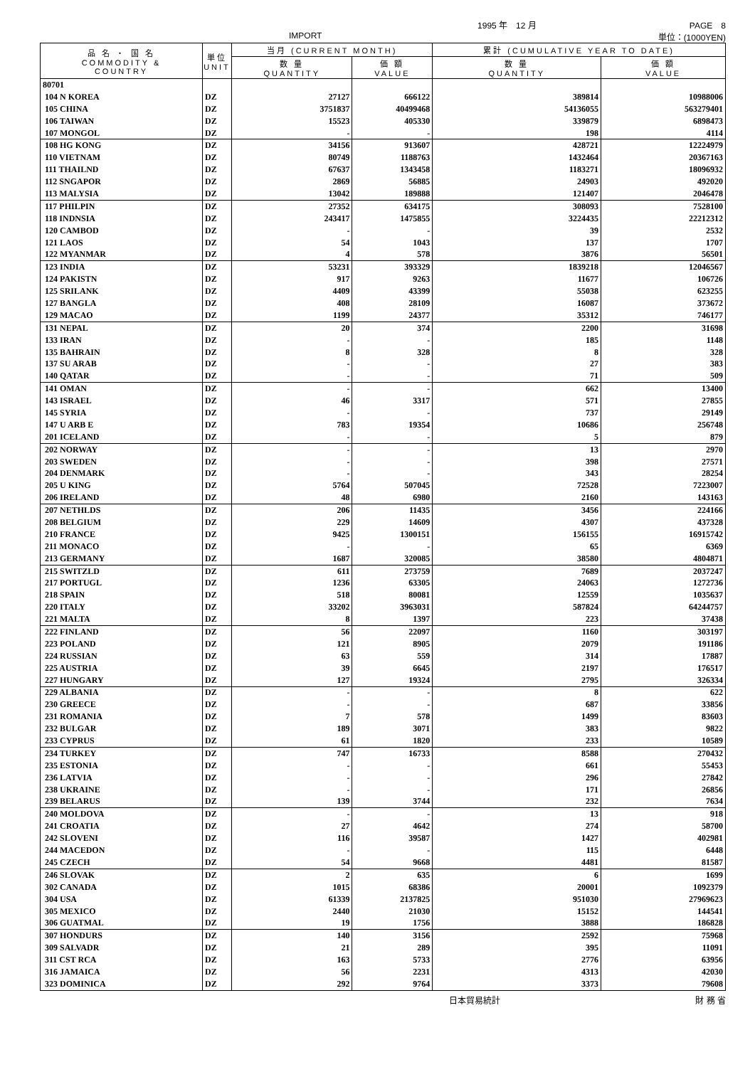1995 年　12 月 PAGE　8
IMPORT 単位：(1000YEN)
| 品 名 ・ 国 名 COMMODITY & COUNTRY | 単位 UNIT | 当月 (CURRENT MONTH) | | 累計 (CUMULATIVE YEAR TO DATE) | |
| --- | --- | --- | --- | --- | --- |
| | | 数 量 QUANTITY | 価 額 VALUE | 数 量 QUANTITY | 価 額 VALUE |
| 80701 | | | | | |
| 104 N KOREA | DZ | 27127 | 666122 | 389814 | 10988006 |
| 105 CHINA | DZ | 3751837 | 40499468 | 54136055 | 563279401 |
| 106 TAIWAN | DZ | 15523 | 405330 | 339879 | 6898473 |
| 107 MONGOL | DZ | - | - | 198 | 4114 |
| 108 HG KONG | DZ | 34156 | 913607 | 428721 | 12224979 |
| 110 VIETNAM | DZ | 80749 | 1188763 | 1432464 | 20367163 |
| 111 THAILND | DZ | 67637 | 1343458 | 1183271 | 18096932 |
| 112 SNGAPOR | DZ | 2869 | 56885 | 24903 | 492020 |
| 113 MALYSIA | DZ | 13042 | 189888 | 121407 | 2046478 |
| 117 PHILPIN | DZ | 27352 | 634175 | 308093 | 7528100 |
| 118 INDNSIA | DZ | 243417 | 1475855 | 3224435 | 22212312 |
| 120 CAMBOD | DZ | - | - | 39 | 2532 |
| 121 LAOS | DZ | 54 | 1043 | 137 | 1707 |
| 122 MYANMAR | DZ | 4 | 578 | 3876 | 56501 |
| 123 INDIA | DZ | 53231 | 393329 | 1839218 | 12046567 |
| 124 PAKISTN | DZ | 917 | 9263 | 11677 | 106726 |
| 125 SRILANK | DZ | 4409 | 43399 | 55038 | 623255 |
| 127 BANGLA | DZ | 408 | 28109 | 16087 | 373672 |
| 129 MACAO | DZ | 1199 | 24377 | 35312 | 746177 |
| 131 NEPAL | DZ | 20 | 374 | 2200 | 31698 |
| 133 IRAN | DZ | - | - | 185 | 1148 |
| 135 BAHRAIN | DZ | 8 | 328 | 8 | 328 |
| 137 SU ARAB | DZ | - | - | 27 | 383 |
| 140 QATAR | DZ | - | - | 71 | 509 |
| 141 OMAN | DZ | - | - | 662 | 13400 |
| 143 ISRAEL | DZ | 46 | 3317 | 571 | 27855 |
| 145 SYRIA | DZ | - | - | 737 | 29149 |
| 147 U ARB E | DZ | 783 | 19354 | 10686 | 256748 |
| 201 ICELAND | DZ | - | - | 5 | 879 |
| 202 NORWAY | DZ | - | - | 13 | 2970 |
| 203 SWEDEN | DZ | - | - | 398 | 27571 |
| 204 DENMARK | DZ | - | - | 343 | 28254 |
| 205 U KING | DZ | 5764 | 507045 | 72528 | 7223007 |
| 206 IRELAND | DZ | 48 | 6980 | 2160 | 143163 |
| 207 NETHLDS | DZ | 206 | 11435 | 3456 | 224166 |
| 208 BELGIUM | DZ | 229 | 14609 | 4307 | 437328 |
| 210 FRANCE | DZ | 9425 | 1300151 | 156155 | 16915742 |
| 211 MONACO | DZ | - | - | 65 | 6369 |
| 213 GERMANY | DZ | 1687 | 320085 | 38580 | 4804871 |
| 215 SWITZLD | DZ | 611 | 273759 | 7689 | 2037247 |
| 217 PORTUGL | DZ | 1236 | 63305 | 24063 | 1272736 |
| 218 SPAIN | DZ | 518 | 80081 | 12559 | 1035637 |
| 220 ITALY | DZ | 33202 | 3963031 | 587824 | 64244757 |
| 221 MALTA | DZ | 8 | 1397 | 223 | 37438 |
| 222 FINLAND | DZ | 56 | 22097 | 1160 | 303197 |
| 223 POLAND | DZ | 121 | 8905 | 2079 | 191186 |
| 224 RUSSIAN | DZ | 63 | 559 | 314 | 17887 |
| 225 AUSTRIA | DZ | 39 | 6645 | 2197 | 176517 |
| 227 HUNGARY | DZ | 127 | 19324 | 2795 | 326334 |
| 229 ALBANIA | DZ | - | - | 8 | 622 |
| 230 GREECE | DZ | - | - | 687 | 33856 |
| 231 ROMANIA | DZ | 7 | 578 | 1499 | 83603 |
| 232 BULGAR | DZ | 189 | 3071 | 383 | 9822 |
| 233 CYPRUS | DZ | 61 | 1820 | 233 | 10589 |
| 234 TURKEY | DZ | 747 | 16733 | 8588 | 270432 |
| 235 ESTONIA | DZ | - | - | 661 | 55453 |
| 236 LATVIA | DZ | - | - | 296 | 27842 |
| 238 UKRAINE | DZ | - | - | 171 | 26856 |
| 239 BELARUS | DZ | 139 | 3744 | 232 | 7634 |
| 240 MOLDOVA | DZ | - | - | 13 | 918 |
| 241 CROATIA | DZ | 27 | 4642 | 274 | 58700 |
| 242 SLOVENI | DZ | 116 | 39587 | 1427 | 402981 |
| 244 MACEDON | DZ | - | - | 115 | 6448 |
| 245 CZECH | DZ | 54 | 9668 | 4481 | 81587 |
| 246 SLOVAK | DZ | 2 | 635 | 6 | 1699 |
| 302 CANADA | DZ | 1015 | 68386 | 20001 | 1092379 |
| 304 USA | DZ | 61339 | 2137825 | 951030 | 27969623 |
| 305 MEXICO | DZ | 2440 | 21030 | 15152 | 144541 |
| 306 GUATMAL | DZ | 19 | 1756 | 3888 | 186828 |
| 307 HONDURS | DZ | 140 | 3156 | 2592 | 75968 |
| 309 SALVADR | DZ | 21 | 289 | 395 | 11091 |
| 311 CST RCA | DZ | 163 | 5733 | 2776 | 63956 |
| 316 JAMAICA | DZ | 56 | 2231 | 4313 | 42030 |
| 323 DOMINICA | DZ | 292 | 9764 | 3373 | 79608 |
日本貿易統計 財 務 省